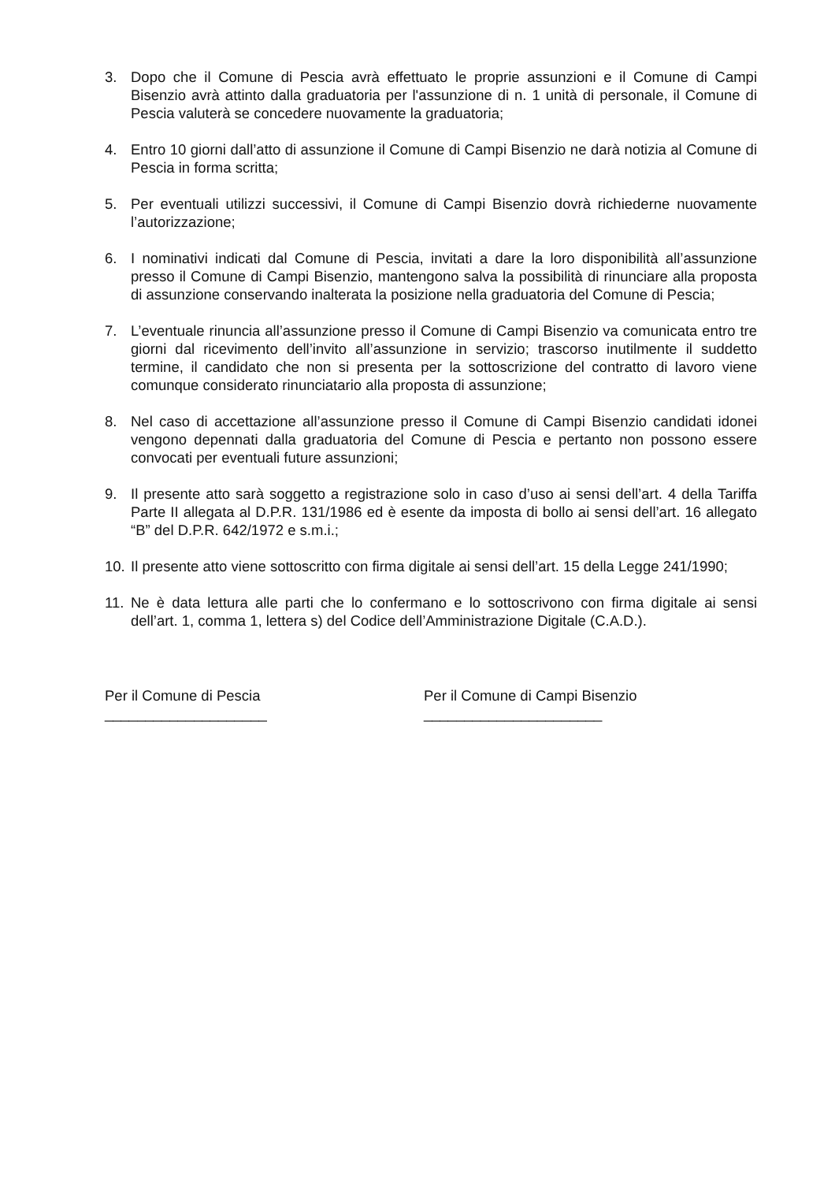3. Dopo che il Comune di Pescia avrà effettuato le proprie assunzioni e il Comune di Campi Bisenzio avrà attinto dalla graduatoria per l'assunzione di n. 1 unità di personale, il Comune di Pescia valuterà se concedere nuovamente la graduatoria;
4. Entro 10 giorni dall’atto di assunzione il Comune di Campi Bisenzio ne darà notizia al Comune di Pescia in forma scritta;
5. Per eventuali utilizzi successivi, il Comune di Campi Bisenzio dovrà richiederne nuovamente l’autorizzazione;
6. I nominativi indicati dal Comune di Pescia, invitati a dare la loro disponibilità all’assunzione presso il Comune di Campi Bisenzio, mantengono salva la possibilità di rinunciare alla proposta di assunzione conservando inalterata la posizione nella graduatoria del Comune di Pescia;
7. L’eventuale rinuncia all’assunzione presso il Comune di Campi Bisenzio va comunicata entro tre giorni dal ricevimento dell’invito all’assunzione in servizio; trascorso inutilmente il suddetto termine, il candidato che non si presenta per la sottoscrizione del contratto di lavoro viene comunque considerato rinunciatario alla proposta di assunzione;
8. Nel caso di accettazione all’assunzione presso il Comune di Campi Bisenzio candidati idonei vengono depennati dalla graduatoria del Comune di Pescia e pertanto non possono essere convocati per eventuali future assunzioni;
9. Il presente atto sarà soggetto a registrazione solo in caso d’uso ai sensi dell’art. 4 della Tariffa Parte II allegata al D.P.R. 131/1986 ed è esente da imposta di bollo ai sensi dell’art. 16 allegato “B” del D.P.R. 642/1972 e s.m.i.;
10.
Il presente atto viene sottoscritto con firma digitale ai sensi dell’art. 15 della Legge 241/1990;
11.
Ne è data lettura alle parti che lo confermano e lo sottoscrivono con firma digitale ai sensi dell’art. 1, comma 1, lettera s) del Codice dell’Amministrazione Digitale (C.A.D.).
Per il Comune di Pescia
____________________
Per il Comune di Campi Bisenzio
______________________